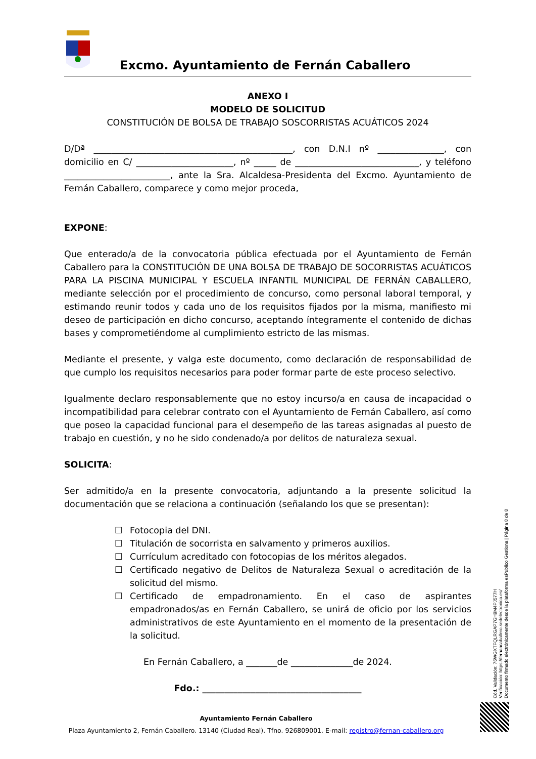Excmo. Ayuntamiento de Fernán Caballero
ANEXO I
MODELO DE SOLICITUD
CONSTITUCIÓN DE BOLSA DE TRABAJO SOSCORRISTAS ACUÁTICOS 2024
D/Dª _____________________________________________, con D.N.I nº _______________, con domicilio en C/ ______________________, nº _____ de ____________________________, y teléfono ________________________, ante la Sra. Alcaldesa-Presidenta del Excmo. Ayuntamiento de Fernán Caballero, comparece y como mejor proceda,
EXPONE:
Que enterado/a de la convocatoria pública efectuada por el Ayuntamiento de Fernán Caballero para la CONSTITUCIÓN DE UNA BOLSA DE TRABAJO DE SOCORRISTAS ACUÁTICOS PARA LA PISCINA MUNICIPAL Y ESCUELA INFANTIL MUNICIPAL DE FERNÁN CABALLERO, mediante selección por el procedimiento de concurso, como personal laboral temporal, y estimando reunir todos y cada uno de los requisitos fijados por la misma, manifiesto mi deseo de participación en dicho concurso, aceptando íntegramente el contenido de dichas bases y comprometiéndome al cumplimiento estricto de las mismas.
Mediante el presente, y valga este documento, como declaración de responsabilidad de que cumplo los requisitos necesarios para poder formar parte de este proceso selectivo.
Igualmente declaro responsablemente que no estoy incurso/a en causa de incapacidad o incompatibilidad para celebrar contrato con el Ayuntamiento de Fernán Caballero, así como que poseo la capacidad funcional para el desempeño de las tareas asignadas al puesto de trabajo en cuestión, y no he sido condenado/a por delitos de naturaleza sexual.
SOLICITA:
Ser admitido/a en la presente convocatoria, adjuntando a la presente solicitud la documentación que se relaciona a continuación (señalando los que se presentan):
☐ Fotocopia del DNI.
☐ Titulación de socorrista en salvamento y primeros auxilios.
☐ Currículum acreditado con fotocopias de los méritos alegados.
☐ Certificado negativo de Delitos de Naturaleza Sexual o acreditación de la solicitud del mismo.
☐ Certificado de empadronamiento. En el caso de aspirantes empadronados/as en Fernán Caballero, se unirá de oficio por los servicios administrativos de este Ayuntamiento en el momento de la presentación de la solicitud.
En Fernán Caballero, a _______de ______________de 2024.
Fdo.: ____________________________________
Ayuntamiento Fernán Caballero
Plaza Ayuntamiento 2, Fernán Caballero. 13140 (Ciudad Real). Tfno. 926809001. E-mail: registro@fernan-caballero.org
Cód. Validación: 76WGXTFQLRGAP7GH9M4PJ577H
Verificación: https://fernancaballero.sedelectronica.es/
Documento firmado electrónicamente desde la plataforma esPublico Gestiona | Página 8 de 8